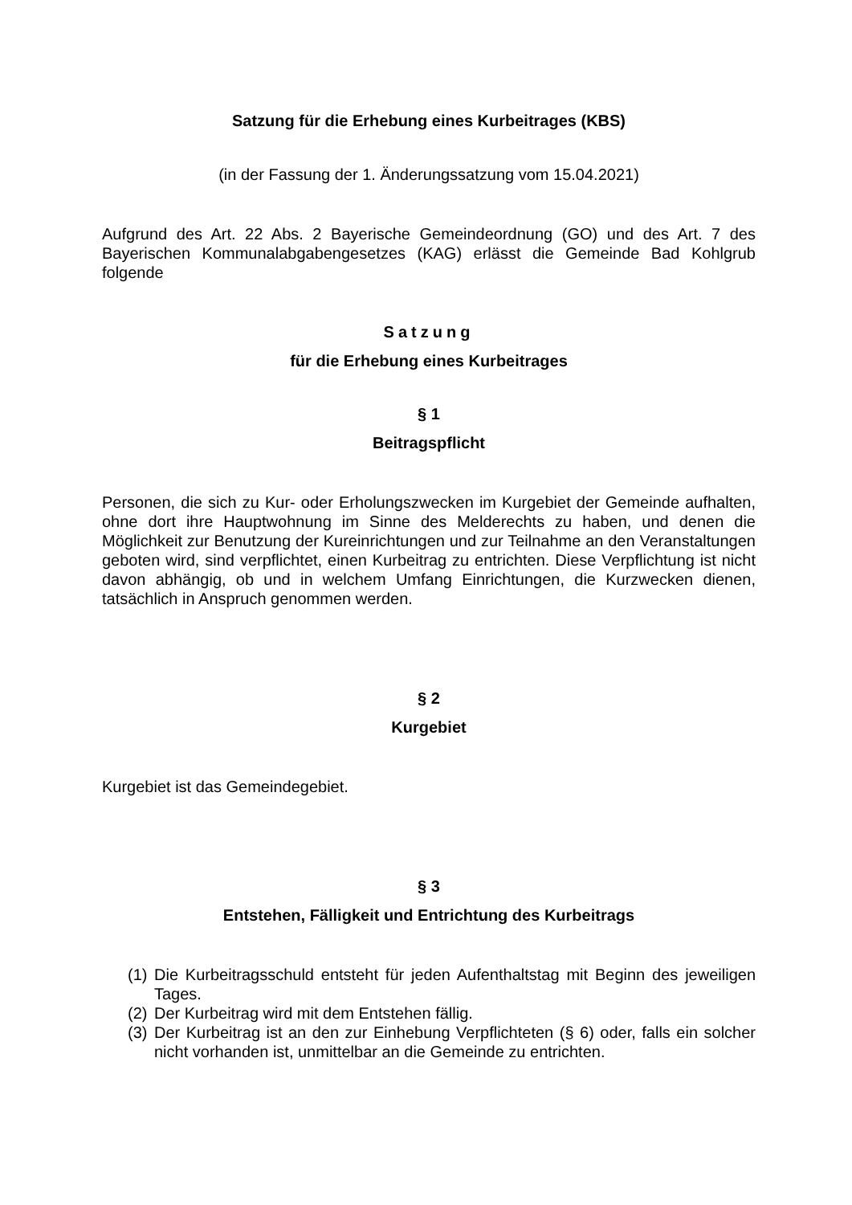Satzung für die Erhebung eines Kurbeitrages (KBS)
(in der Fassung der 1. Änderungssatzung vom 15.04.2021)
Aufgrund des Art. 22 Abs. 2 Bayerische Gemeindeordnung (GO) und des Art. 7 des Bayerischen Kommunalabgabengesetzes (KAG) erlässt die Gemeinde Bad Kohlgrub folgende
Satzung
für die Erhebung eines Kurbeitrages
§ 1
Beitragspflicht
Personen, die sich zu Kur- oder Erholungszwecken im Kurgebiet der Gemeinde aufhalten, ohne dort ihre Hauptwohnung im Sinne des Melderechts zu haben, und denen die Möglichkeit zur Benutzung der Kureinrichtungen und zur Teilnahme an den Veranstaltungen geboten wird, sind verpflichtet, einen Kurbeitrag zu entrichten. Diese Verpflichtung ist nicht davon abhängig, ob und in welchem Umfang Einrichtungen, die Kurzwecken dienen, tatsächlich in Anspruch genommen werden.
§ 2
Kurgebiet
Kurgebiet ist das Gemeindegebiet.
§ 3
Entstehen, Fälligkeit und Entrichtung des Kurbeitrags
(1) Die Kurbeitragsschuld entsteht für jeden Aufenthaltstag mit Beginn des jeweiligen Tages.
(2) Der Kurbeitrag wird mit dem Entstehen fällig.
(3) Der Kurbeitrag ist an den zur Einhebung Verpflichteten (§ 6) oder, falls ein solcher nicht vorhanden ist, unmittelbar an die Gemeinde zu entrichten.